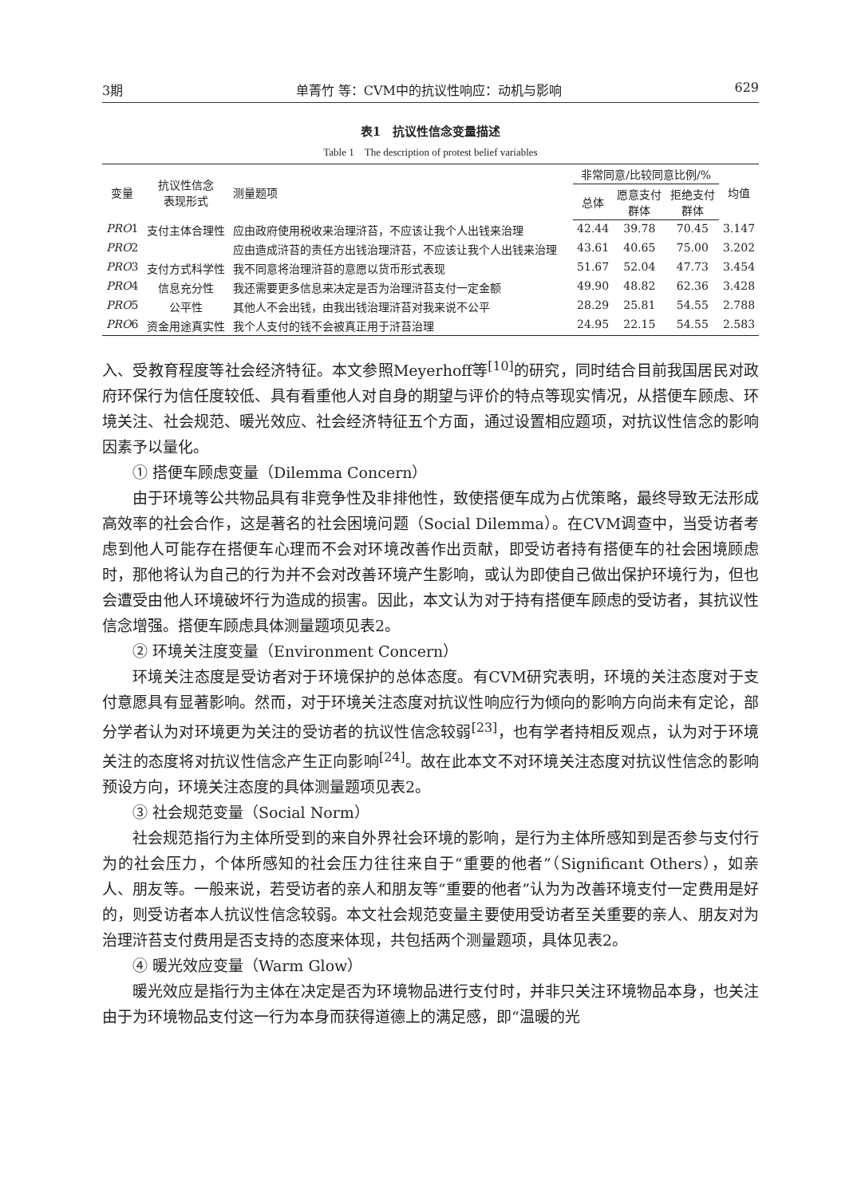3期 单菁竹 等：CVM中的抗议性响应：动机与影响 629
表1　抗议性信念变量描述
Table 1　The description of protest belief variables
| 变量 | 抗议性信念 表现形式 | 测量题项 | 非常同意/比较同意比例/% | | | 均值 |
| --- | --- | --- | --- | --- | --- | --- |
| | | | 总体 | 愿意支付 群体 | 拒绝支付 群体 | |
| PRO 1 | 支付主体合理性 | 应由政府使用税收来治理浒苔，不应该让我个人出钱来治理 | 42.44 | 39.78 | 70.45 | 3.147 |
| PRO 2 | | 应由造成浒苔的责任方出钱治理浒苔，不应该让我个人出钱来治理 | 43.61 | 40.65 | 75.00 | 3.202 |
| PRO 3 | 支付方式科学性 | 我不同意将治理浒苔的意愿以货币形式表现 | 51.67 | 52.04 | 47.73 | 3.454 |
| PRO 4 | 信息充分性 | 我还需要更多信息来决定是否为治理浒苔支付一定金额 | 49.90 | 48.82 | 62.36 | 3.428 |
| PRO 5 | 公平性 | 其他人不会出钱，由我出钱治理浒苔对我来说不公平 | 28.29 | 25.81 | 54.55 | 2.788 |
| PRO 6 | 资金用途真实性 | 我个人支付的钱不会被真正用于浒苔治理 | 24.95 | 22.15 | 54.55 | 2.583 |
入、受教育程度等社会经济特征。本文参照Meyerhoff等<sup>[10]</sup>的研究，同时结合目前我国居民对政府环保行为信任度较低、具有看重他人对自身的期望与评价的特点等现实情况，从搭便车顾虑、环境关注、社会规范、暖光效应、社会经济特征五个方面，通过设置相应题项，对抗议性信念的影响因素予以量化。
① 搭便车顾虑变量（Dilemma Concern）
由于环境等公共物品具有非竞争性及非排他性，致使搭便车成为占优策略，最终导致无法形成高效率的社会合作，这是著名的社会困境问题（Social Dilemma）。在CVM调查中，当受访者考虑到他人可能存在搭便车心理而不会对环境改善作出贡献，即受访者持有搭便车的社会困境顾虑时，那他将认为自己的行为并不会对改善环境产生影响，或认为即使自己做出保护环境行为，但也会遭受由他人环境破坏行为造成的损害。因此，本文认为对于持有搭便车顾虑的受访者，其抗议性信念增强。搭便车顾虑具体测量题项见表2。
② 环境关注度变量（Environment Concern）
环境关注态度是受访者对于环境保护的总体态度。有CVM研究表明，环境的关注态度对于支付意愿具有显著影响。然而，对于环境关注态度对抗议性响应行为倾向的影响方向尚未有定论，部分学者认为对环境更为关注的受访者的抗议性信念较弱<sup>[23]</sup>，也有学者持相反观点，认为对于环境关注的态度将对抗议性信念产生正向影响<sup>[24]</sup>。故在此本文不对环境关注态度对抗议性信念的影响预设方向，环境关注态度的具体测量题项见表2。
③ 社会规范变量（Social Norm）
社会规范指行为主体所受到的来自外界社会环境的影响，是行为主体所感知到是否参与支付行为的社会压力，个体所感知的社会压力往往来自于“重要的他者”（Significant Others），如亲人、朋友等。一般来说，若受访者的亲人和朋友等“重要的他者”认为为改善环境支付一定费用是好的，则受访者本人抗议性信念较弱。本文社会规范变量主要使用受访者至关重要的亲人、朋友对为治理浒苔支付费用是否支持的态度来体现，共包括两个测量题项，具体见表2。
④ 暖光效应变量（Warm Glow）
暖光效应是指行为主体在决定是否为环境物品进行支付时，并非只关注环境物品本身，也关注由于为环境物品支付这一行为本身而获得道德上的满足感，即“温暖的光